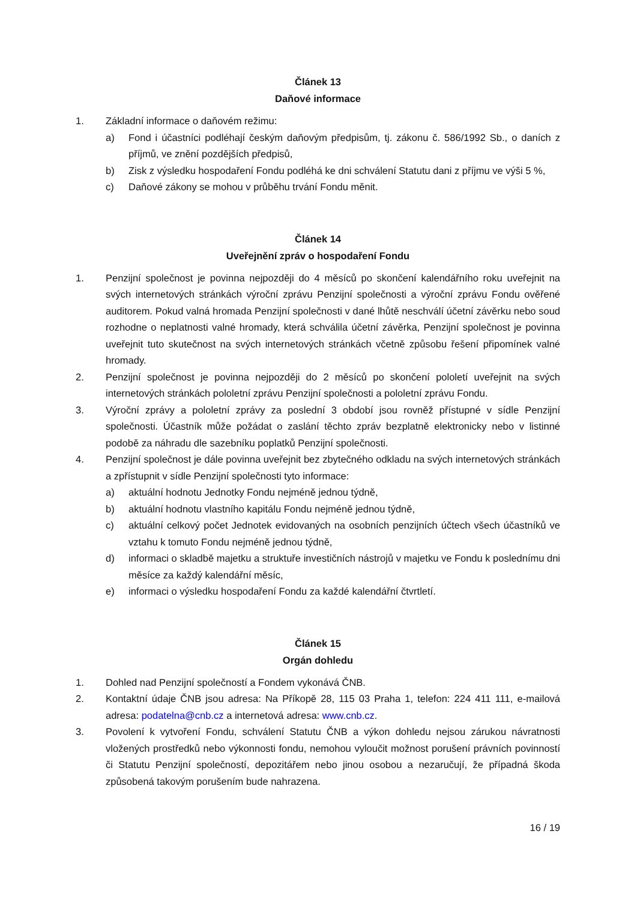Článek 13
Daňové informace
1. Základní informace o daňovém režimu:
a) Fond i účastníci podléhají českým daňovým předpisům, tj. zákonu č. 586/1992 Sb., o daních z příjmů, ve znění pozdějších předpisů,
b) Zisk z výsledku hospodaření Fondu podléhá ke dni schválení Statutu dani z příjmu ve výši 5 %,
c) Daňové zákony se mohou v průběhu trvání Fondu měnit.
Článek 14
Uveřejnění zpráv o hospodaření Fondu
1. Penzijní společnost je povinna nejpozději do 4 měsíců po skončení kalendářního roku uveřejnit na svých internetových stránkách výroční zprávu Penzijní společnosti a výroční zprávu Fondu ověřené auditorem. Pokud valná hromada Penzijní společnosti v dané lhůtě neschválí účetní závěrku nebo soud rozhodne o neplatnosti valné hromady, která schválila účetní závěrka, Penzijní společnost je povinna uveřejnit tuto skutečnost na svých internetových stránkách včetně způsobu řešení připomínek valné hromady.
2. Penzijní společnost je povinna nejpozději do 2 měsíců po skončení pololetí uveřejnit na svých internetových stránkách pololetní zprávu Penzijní společnosti a pololetní zprávu Fondu.
3. Výroční zprávy a pololetní zprávy za poslední 3 období jsou rovněž přístupné v sídle Penzijní společnosti. Účastník může požádat o zaslání těchto zpráv bezplatně elektronicky nebo v listinné podobě za náhradu dle sazebníku poplatků Penzijní společnosti.
4. Penzijní společnost je dále povinna uveřejnit bez zbytečného odkladu na svých internetových stránkách a zpřístupnit v sídle Penzijní společnosti tyto informace:
a) aktuální hodnotu Jednotky Fondu nejméně jednou týdně,
b) aktuální hodnotu vlastního kapitálu Fondu nejméně jednou týdně,
c) aktuální celkový počet Jednotek evidovaných na osobních penzijních účtech všech účastníků ve vztahu k tomuto Fondu nejméně jednou týdně,
d) informaci o skladbě majetku a struktuře investičních nástrojů v majetku ve Fondu k poslednímu dni měsíce za každý kalendářní měsíc,
e) informaci o výsledku hospodaření Fondu za každé kalendářní čtvrtletí.
Článek 15
Orgán dohledu
1. Dohled nad Penzijní společností a Fondem vykonává ČNB.
2. Kontaktní údaje ČNB jsou adresa: Na Příkopě 28, 115 03 Praha 1, telefon: 224 411 111, e-mailová adresa: podatelna@cnb.cz a internetová adresa: www.cnb.cz.
3. Povolení k vytvoření Fondu, schválení Statutu ČNB a výkon dohledu nejsou zárukou návratnosti vložených prostředků nebo výkonnosti fondu, nemohou vyloučit možnost porušení právních povinností či Statutu Penzijní společností, depozitářem nebo jinou osobou a nezaručují, že případná škoda způsobená takovým porušením bude nahrazena.
16 / 19